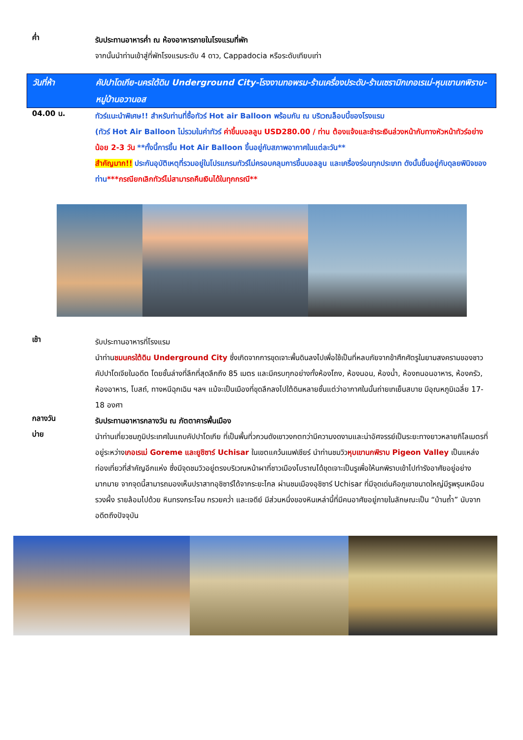ค่ำ
รับประทานอาหารค่ำ ณ ห้องอาหารภายในโรงแรมที่พัก
จากนั้นนำท่านเข้าสู่ที่พักโรงแรมระดับ 4 ดาว, Cappadocia หรือระดับเทียบเท่า
วันที่ห้า คัปปาโดเกีย-นครใต้ดิน Underground City-โรงงานทอพรม-ร้านเครื่องประดับ-ร้านเซรามิกเกอเรเม่-หุบเขานกพิราบ-หมู่บ้านอวานอส
04.00 น.
ทัวร์แนะนำพิเศษ!! สำหรับท่านที่ซื้อทัวร์ Hot air Balloon พร้อมกัน ณ บริเวณล็อบบี้ของโรงแรม
(ทัวร์ Hot Air Balloon ไม่รวมในค่าทัวร์ ค่าขึ้นบอลลูน USD280.00 / ท่าน ต้องแจ้งและชำระเงินล่วงหน้ากับทางหัวหน้าทัวร์อย่างน้อย 2-3 วัน **ทั้งนี้การขึ้น Hot Air Balloon ขึ้นอยู่กับสภาพอากาศในแต่ละวัน**
สำคัญมาก!! ประกันอุบัติเหตุที่รวมอยู่ในโปรแกรมทัวร์ไม่ครอบคลุมการขึ้นบอลลูน และเครื่องร่อนทุกประเภท ดังนั้นขึ้นอยู่กับดุลยพินิจของท่าน***กรณียกเลิกทัวร์ไม่สามารถคืนเงินได้ในทุกกรณี**
เช้า
รับประทานอาหารที่โรงแรม
นำท่านชมนครใต้ดิน Underground City ซึ่งเกิดจากการขุดเจาะพื้นดินลงไปเพื่อใช้เป็นที่หลบภัยจากข้าศึกศัตรูในยามสงครามของชาวคัปปาโดเจียในอดีต โดยชั้นล่างที่ลึกที่สุดลึกถึง 85 เมตร และมีครบทุกอย่างทั้งห้องโถง, ห้องนอน, ห้องน้ำ, ห้องถนอนอาหาร, ห้องครัว, ห้องอาหาร, โบสถ์, ทางหนีฉุกเฉิน ฯลฯ แม้จะเป็นเมืองที่ขุดลึกลงไปใต้ดินหลายชั้นแต่ว่าอากาศในนั้นถ่ายเทเย็นสบาย มีอุณหภูมิเฉลี่ย 17-18 องศา
กลางวัน
รับประทานอาหารกลางวัน ณ ภัตตาคารพื้นเมือง
บ่าย
นำท่านเที่ยวชมภูมิประเทศในแถบคัปปาโดเกีย ที่เป็นพื้นที่วกวนดังเขาวงกตทว่ามีความงดงามและน่าอัศจรรย์เป็นระยะทางยาวหลายกิโลเมตรที่อยู่ระหว่างเกอเรเม่ Goreme และยูชิซาร์ Uchisar ในเขตแคว้นเนฟเชียร์ นำท่านชมวิวหุบเขานกพิราบ Pigeon Valley เป็นแหล่งท่องเที่ยวที่สำคัญอีกแห่ง ซึ่งมีจุดชมวิวอยู่ตรงบริเวณหน้าผาที่ชาวเมืองโบราณได้ขุดเจาะเป็นรูเพื่อให้นกพิราบเข้าไปทำรังอาศัยอยู่อย่างมากมาย จากจุดนี้สามารถมองเห็นปราสาทอุชิซาร์ได้จากระยะไกล ผ่านชมเมืองอุชิซาร์ Uchisar ที่มีจุดเด่นคือภูเขาขนาดใหญ่มีรูพรุนเหมือนรวงผึ้ง รายล้อมไปด้วย หินทรงกระโจม กรวยคว่ำ และเจดีย์ มีส่วนหนึ่งของหินเหล่านี้ที่มีคนอาศัยอยู่ภายในลักษณะเป็น “บ้านถ้ำ” นับจากอดีตถึงปัจจุบัน